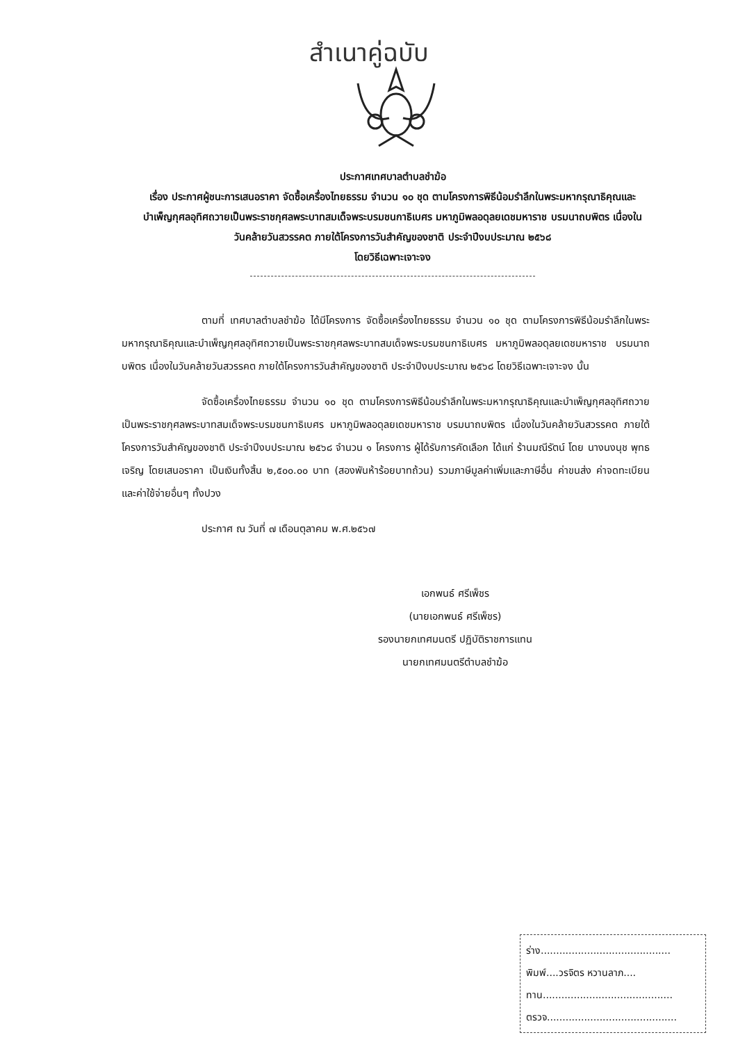สำเนาคู่ฉบับ
ประกาศเทศบาลตำบลชำฆ้อ
เรื่อง ประกาศผู้ชนะการเสนอราคา จัดซื้อเครื่องไทยธรรม จำนวน ๑๐ ชุด ตามโครงการพิธีน้อมรำลึกในพระมหากรุณาธิคุณและบำเพ็ญกุศลอุทิศถวายเป็นพระราชกุศลพระบาทสมเด็จพระบรมชนกาธิเบศร มหาภูมิพลอดุลยเดชมหาราช บรมนาถบพิตร เนื่องในวันคล้ายวันสวรรคต ภายใต้โครงการวันสำคัญของชาติ ประจำปีงบประมาณ ๒๕๖๘
โดยวิธีเฉพาะเจาะจง
ตามที่ เทศบาลตำบลชำฆ้อ ได้มีโครงการ จัดซื้อเครื่องไทยธรรม จำนวน ๑๐ ชุด ตามโครงการพิธีน้อมรำลึกในพระมหากรุณาธิคุณและบำเพ็ญกุศลอุทิศถวายเป็นพระราชกุศลพระบาทสมเด็จพระบรมชนกาธิเบศร มหาภูมิพลอดุลยเดชมหาราช บรมนาถบพิตร เนื่องในวันคล้ายวันสวรรคต ภายใต้โครงการวันสำคัญของชาติ ประจำปีงบประมาณ ๒๕๖๘ โดยวิธีเฉพาะเจาะจง นั้น
จัดซื้อเครื่องไทยธรรม จำนวน ๑๐ ชุด ตามโครงการพิธีน้อมรำลึกในพระมหากรุณาธิคุณและบำเพ็ญกุศลอุทิศถวายเป็นพระราชกุศลพระบาทสมเด็จพระบรมชนกาธิเบศร มหาภูมิพลอดุลยเดชมหาราช บรมนาถบพิตร เนื่องในวันคล้ายวันสวรรคต ภายใต้โครงการวันสำคัญของชาติ ประจำปีงบประมาณ ๒๕๖๘ จำนวน ๑ โครงการ ผู้ได้รับการคัดเลือก ได้แก่ ร้านมณีรัตน์ โดย นางนงนุช พุทธเจริญ โดยเสนอราคา เป็นเงินทั้งสิ้น ๒,๕๐๐.๐๐ บาท (สองพันห้าร้อยบาทถ้วน) รวมภาษีมูลค่าเพิ่มและภาษีอื่น ค่าขนส่ง ค่าจดทะเบียน และค่าใช้จ่ายอื่นๆ ทั้งปวง
ประกาศ ณ วันที่ ๗ เดือนตุลาคม พ.ศ.๒๕๖๗
เอกพนธ์ ศรีเพ็ชร
(นายเอกพนธ์ ศรีเพ็ชร)
รองนายกเทศมนตรี ปฏิบัติราชการแทน
นายกเทศมนตรีตำบลชำฆ้อ
ร่าง..........................................
พิมพ์....วรจิตร หวานลาภ....
ทาน..........................................
ตรวจ..........................................